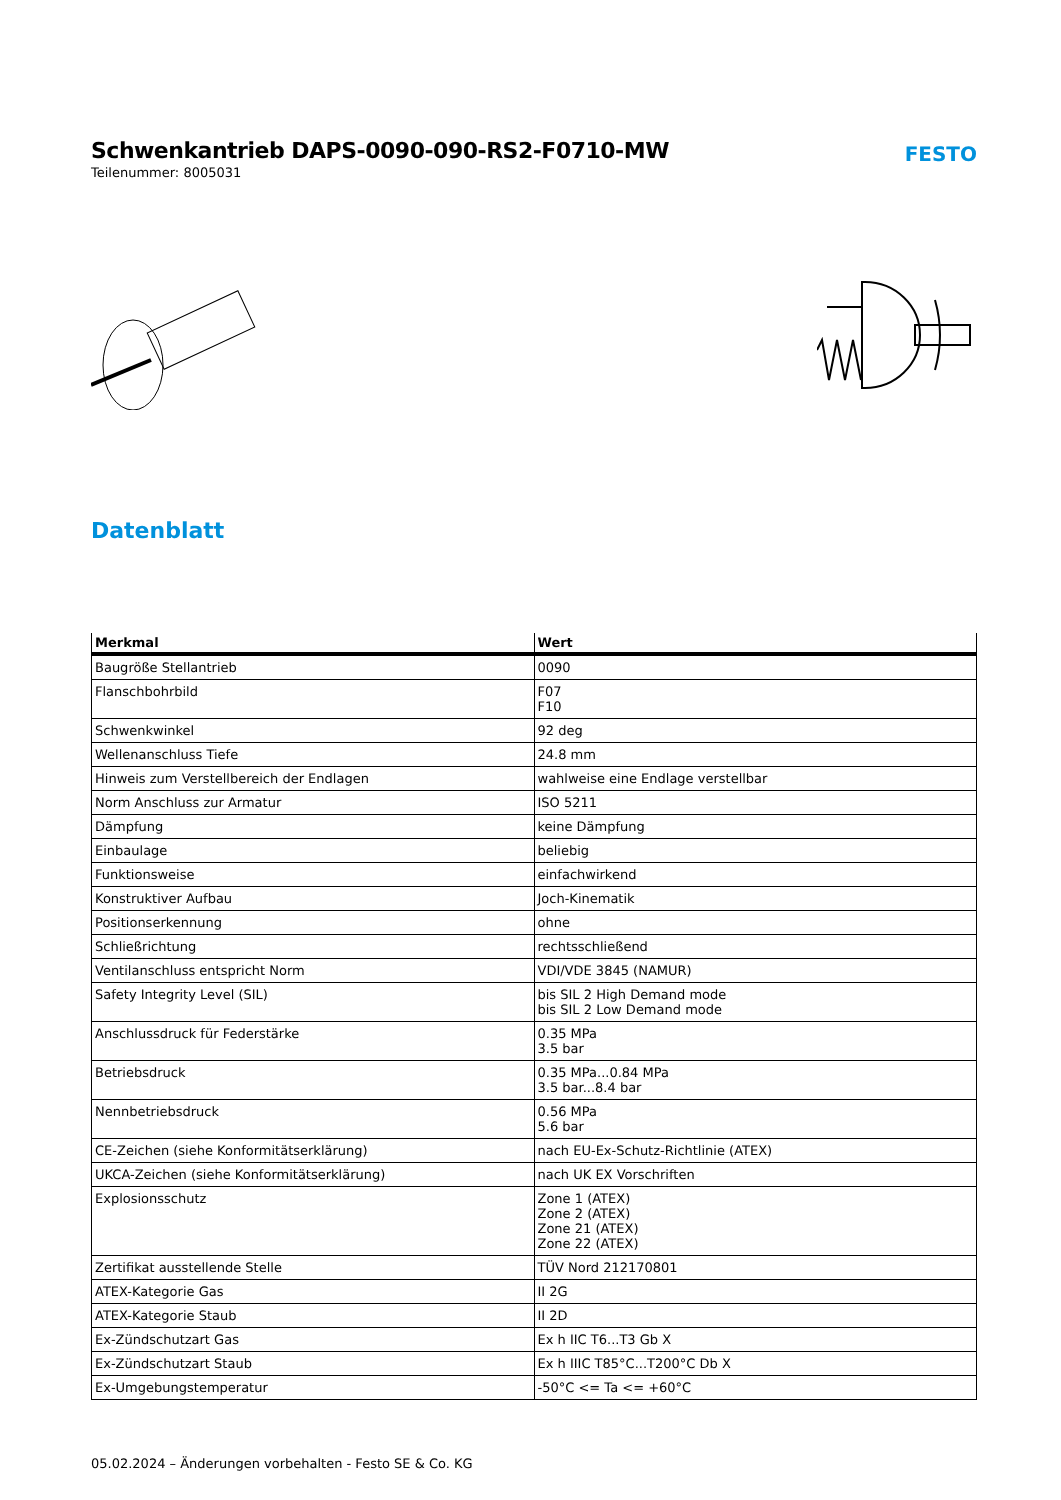Schwenkantrieb DAPS-0090-090-RS2-F0710-MW
Teilenummer: 8005031
FESTO
Datenblatt
| Merkmal | Wert |
| --- | --- |
| Baugröße Stellantrieb | 0090 |
| Flanschbohrbild | F07 F10 |
| Schwenkwinkel | 92 deg |
| Wellenanschluss Tiefe | 24.8 mm |
| Hinweis zum Verstellbereich der Endlagen | wahlweise eine Endlage verstellbar |
| Norm Anschluss zur Armatur | ISO 5211 |
| Dämpfung | keine Dämpfung |
| Einbaulage | beliebig |
| Funktionsweise | einfachwirkend |
| Konstruktiver Aufbau | Joch-Kinematik |
| Positionserkennung | ohne |
| Schließrichtung | rechtsschließend |
| Ventilanschluss entspricht Norm | VDI/VDE 3845 (NAMUR) |
| Safety Integrity Level (SIL) | bis SIL 2 High Demand mode bis SIL 2 Low Demand mode |
| Anschlussdruck für Federstärke | 0.35 MPa 3.5 bar |
| Betriebsdruck | 0.35 MPa...0.84 MPa 3.5 bar...8.4 bar |
| Nennbetriebsdruck | 0.56 MPa 5.6 bar |
| CE-Zeichen (siehe Konformitätserklärung) | nach EU-Ex-Schutz-Richtlinie (ATEX) |
| UKCA-Zeichen (siehe Konformitätserklärung) | nach UK EX Vorschriften |
| Explosionsschutz | Zone 1 (ATEX) Zone 2 (ATEX) Zone 21 (ATEX) Zone 22 (ATEX) |
| Zertifikat ausstellende Stelle | TÜV Nord 212170801 |
| ATEX-Kategorie Gas | II 2G |
| ATEX-Kategorie Staub | II 2D |
| Ex-Zündschutzart Gas | Ex h IIC T6...T3 Gb X |
| Ex-Zündschutzart Staub | Ex h IIIC T85°C...T200°C Db X |
| Ex-Umgebungstemperatur | -50°C <= Ta <= +60°C |
05.02.2024 – Änderungen vorbehalten - Festo SE & Co. KG